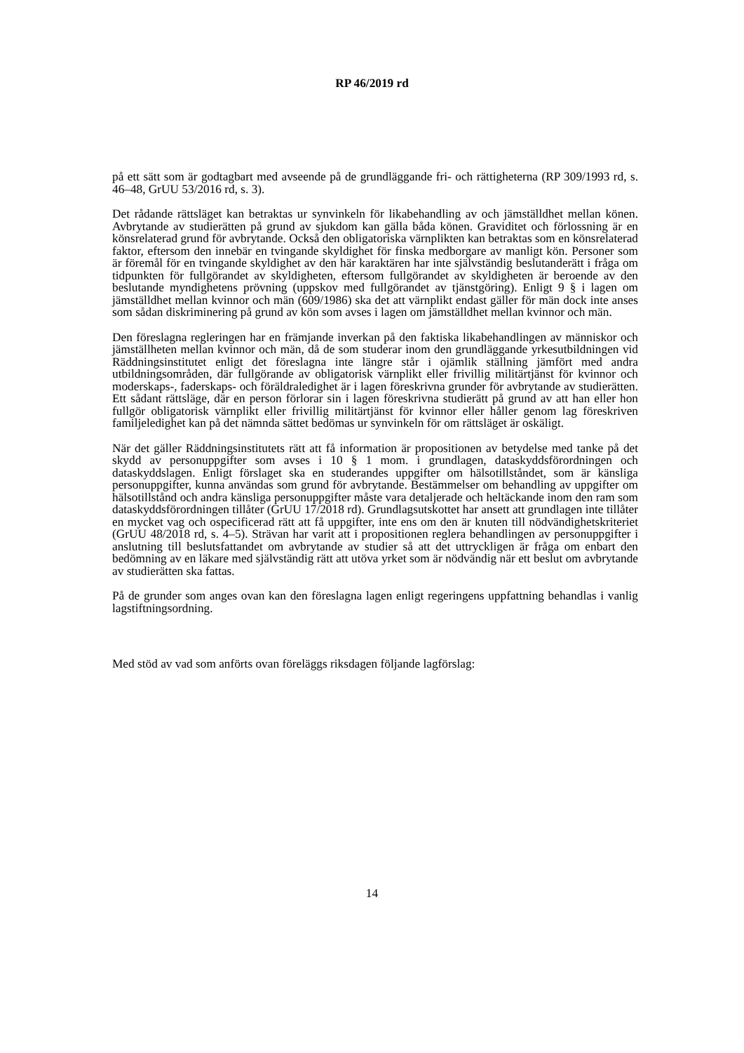RP 46/2019 rd
på ett sätt som är godtagbart med avseende på de grundläggande fri- och rättigheterna (RP 309/1993 rd, s. 46–48, GrUU 53/2016 rd, s. 3).
Det rådande rättsläget kan betraktas ur synvinkeln för likabehandling av och jämställdhet mellan könen. Avbrytande av studierätten på grund av sjukdom kan gälla båda könen. Graviditet och förlossning är en könsrelaterad grund för avbrytande. Också den obligatoriska värnplikten kan betraktas som en könsrelaterad faktor, eftersom den innebär en tvingande skyldighet för finska medborgare av manligt kön. Personer som är föremål för en tvingande skyldighet av den här karaktären har inte självständig beslutanderätt i fråga om tidpunkten för fullgörandet av skyldigheten, eftersom fullgörandet av skyldigheten är beroende av den beslutande myndighetens prövning (uppskov med fullgörandet av tjänstgöring). Enligt 9 § i lagen om jämställdhet mellan kvinnor och män (609/1986) ska det att värnplikt endast gäller för män dock inte anses som sådan diskriminering på grund av kön som avses i lagen om jämställdhet mellan kvinnor och män.
Den föreslagna regleringen har en främjande inverkan på den faktiska likabehandlingen av människor och jämställheten mellan kvinnor och män, då de som studerar inom den grundläggande yrkesutbildningen vid Räddningsinstitutet enligt det föreslagna inte längre står i ojämlik ställning jämfört med andra utbildningsområden, där fullgörande av obligatorisk värnplikt eller frivillig militärtjänst för kvinnor och moderskaps-, faderskaps- och föräldraledighet är i lagen föreskrivna grunder för avbrytande av studierätten. Ett sådant rättsläge, där en person förlorar sin i lagen föreskrivna studierätt på grund av att han eller hon fullgör obligatorisk värnplikt eller frivillig militärtjänst för kvinnor eller håller genom lag föreskriven familjeledighet kan på det nämnda sättet bedömas ur synvinkeln för om rättsläget är oskäligt.
När det gäller Räddningsinstitutets rätt att få information är propositionen av betydelse med tanke på det skydd av personuppgifter som avses i 10 § 1 mom. i grundlagen, dataskyddsförordningen och dataskyddslagen. Enligt förslaget ska en studerandes uppgifter om hälsotillståndet, som är känsliga personuppgifter, kunna användas som grund för avbrytande. Bestämmelser om behandling av uppgifter om hälsotillstånd och andra känsliga personuppgifter måste vara detaljerade och heltäckande inom den ram som dataskyddsförordningen tillåter (GrUU 17/2018 rd). Grundlagsutskottet har ansett att grundlagen inte tillåter en mycket vag och ospecificerad rätt att få uppgifter, inte ens om den är knuten till nödvändighetskriteriet (GrUU 48/2018 rd, s. 4–5). Strävan har varit att i propositionen reglera behandlingen av personuppgifter i anslutning till beslutsfattandet om avbrytande av studier så att det uttryckligen är fråga om enbart den bedömning av en läkare med självständig rätt att utöva yrket som är nödvändig när ett beslut om avbrytande av studierätten ska fattas.
På de grunder som anges ovan kan den föreslagna lagen enligt regeringens uppfattning behandlas i vanlig lagstiftningsordning.
Med stöd av vad som anförts ovan föreläggs riksdagen följande lagförslag:
14